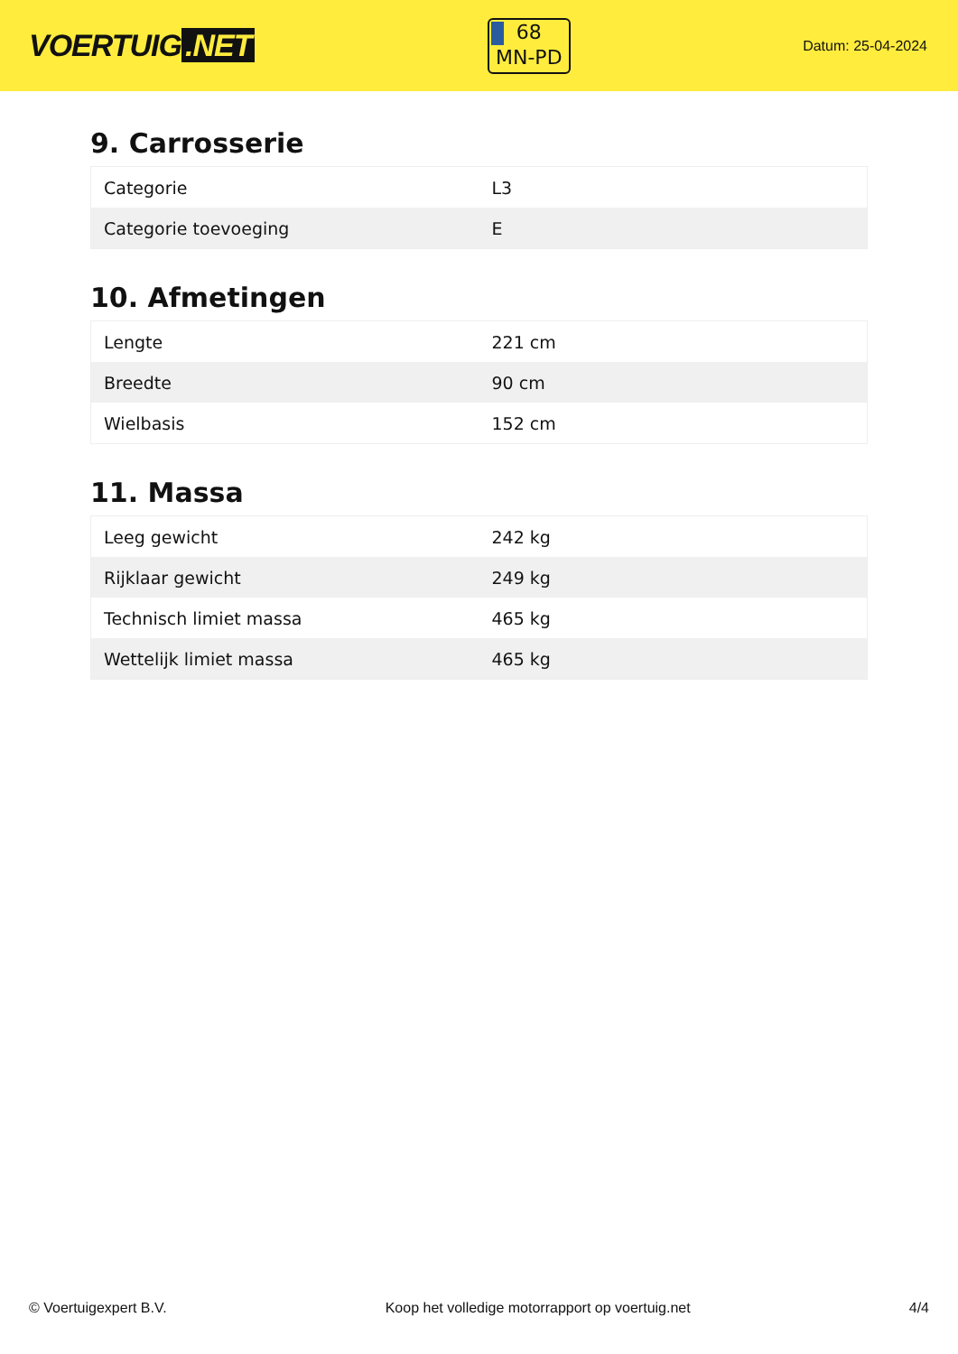VOERTUIG.NET
68
MN-PD
Datum: 25-04-2024
9. Carrosserie
| Categorie | L3 |
| Categorie toevoeging | E |
10. Afmetingen
| Lengte | 221 cm |
| Breedte | 90 cm |
| Wielbasis | 152 cm |
11. Massa
| Leeg gewicht | 242 kg |
| Rijklaar gewicht | 249 kg |
| Technisch limiet massa | 465 kg |
| Wettelijk limiet massa | 465 kg |
© Voertuigexpert B.V. Koop het volledige motorrapport op voertuig.net 4/4